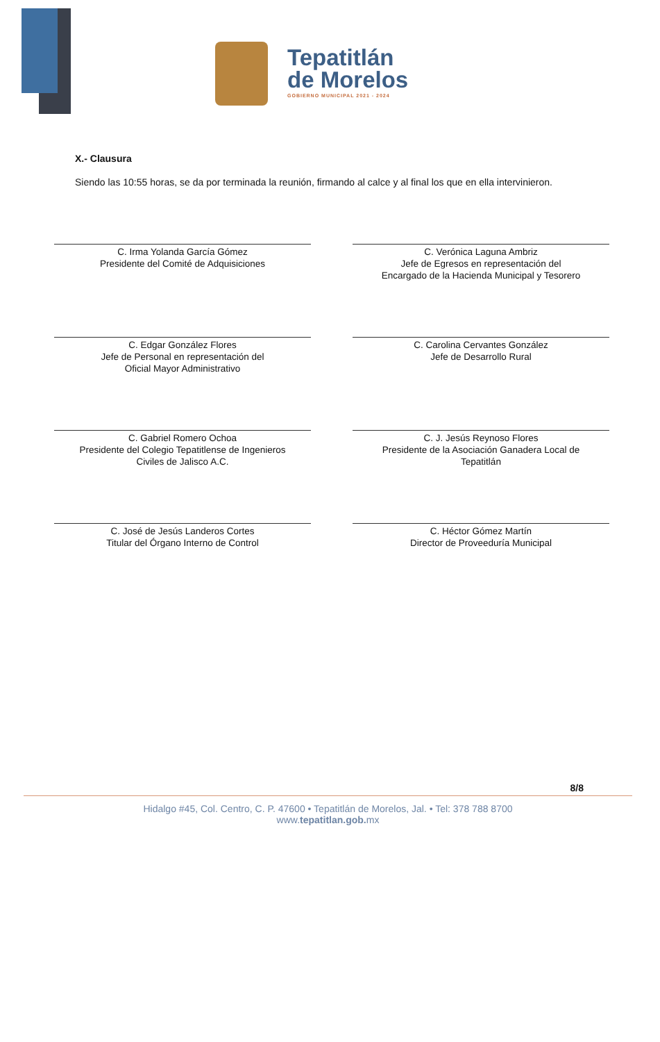Tepatitlán
de Morelos
GOBIERNO MUNICIPAL 2021 - 2024
X.- Clausura
Siendo las 10:55 horas, se da por terminada la reunión, firmando al calce y al final los que en ella intervinieron.
C. Irma Yolanda García Gómez
Presidente del Comité de Adquisiciones
C. Verónica Laguna Ambriz
Jefe de Egresos en representación del
Encargado de la Hacienda Municipal y Tesorero
C. Edgar González Flores
Jefe de Personal en representación del
Oficial Mayor Administrativo
C. Carolina Cervantes González
Jefe de Desarrollo Rural
C. Gabriel Romero Ochoa
Presidente del Colegio Tepatitlense de Ingenieros
Civiles de Jalisco A.C.
C. J. Jesús Reynoso Flores
Presidente de la Asociación Ganadera Local de
Tepatitlán
C. José de Jesús Landeros Cortes
Titular del Órgano Interno de Control
C. Héctor Gómez Martín
Director de Proveeduría Municipal
8/8
Hidalgo #45, Col. Centro, C. P. 47600 • Tepatitlán de Morelos, Jal. • Tel: 378 788 8700
www.tepatitlan.gob. mx